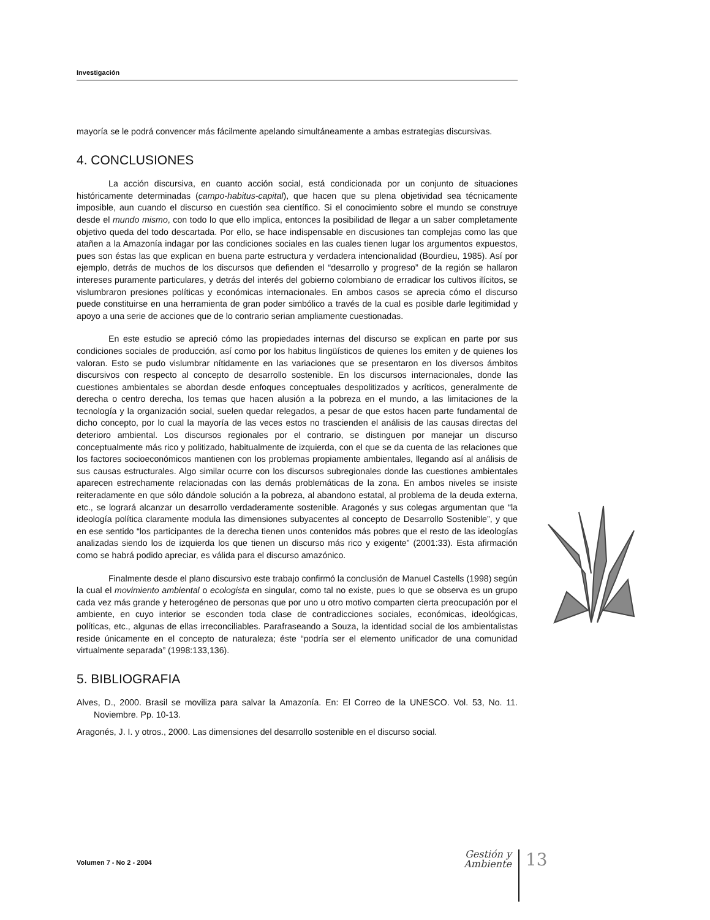Investigación
mayoría se le podrá convencer más fácilmente apelando simultáneamente a ambas estrategias discursivas.
4. CONCLUSIONES
La acción discursiva, en cuanto acción social, está condicionada por un conjunto de situaciones históricamente determinadas (campo-habitus-capital), que hacen que su plena objetividad sea técnicamente imposible, aun cuando el discurso en cuestión sea científico. Si el conocimiento sobre el mundo se construye desde el mundo mismo, con todo lo que ello implica, entonces la posibilidad de llegar a un saber completamente objetivo queda del todo descartada. Por ello, se hace indispensable en discusiones tan complejas como las que atañen a la Amazonía indagar por las condiciones sociales en las cuales tienen lugar los argumentos expuestos, pues son éstas las que explican en buena parte estructura y verdadera intencionalidad (Bourdieu, 1985). Así por ejemplo, detrás de muchos de los discursos que defienden el “desarrollo y progreso” de la región se hallaron intereses puramente particulares, y detrás del interés del gobierno colombiano de erradicar los cultivos ilícitos, se vislumbraron presiones políticas y económicas internacionales. En ambos casos se aprecia cómo el discurso puede constituirse en una herramienta de gran poder simbólico a través de la cual es posible darle legitimidad y apoyo a una serie de acciones que de lo contrario serian ampliamente cuestionadas.
En este estudio se apreció cómo las propiedades internas del discurso se explican en parte por sus condiciones sociales de producción, así como por los habitus lingüísticos de quienes los emiten y de quienes los valoran. Esto se pudo vislumbrar nítidamente en las variaciones que se presentaron en los diversos ámbitos discursivos con respecto al concepto de desarrollo sostenible. En los discursos internacionales, donde las cuestiones ambientales se abordan desde enfoques conceptuales despolitizados y acríticos, generalmente de derecha o centro derecha, los temas que hacen alusión a la pobreza en el mundo, a las limitaciones de la tecnología y la organización social, suelen quedar relegados, a pesar de que estos hacen parte fundamental de dicho concepto, por lo cual la mayoría de las veces estos no trascienden el análisis de las causas directas del deterioro ambiental. Los discursos regionales por el contrario, se distinguen por manejar un discurso conceptualmente más rico y politizado, habitualmente de izquierda, con el que se da cuenta de las relaciones que los factores socioeconómicos mantienen con los problemas propiamente ambientales, llegando así al análisis de sus causas estructurales. Algo similar ocurre con los discursos subregionales donde las cuestiones ambientales aparecen estrechamente relacionadas con las demás problemáticas de la zona. En ambos niveles se insiste reiteradamente en que sólo dándole solución a la pobreza, al abandono estatal, al problema de la deuda externa, etc., se logrará alcanzar un desarrollo verdaderamente sostenible. Aragonés y sus colegas argumentan que “la ideología política claramente modula las dimensiones subyacentes al concepto de Desarrollo Sostenible”, y que en ese sentido “los participantes de la derecha tienen unos contenidos más pobres que el resto de las ideologías analizadas siendo los de izquierda los que tienen un discurso más rico y exigente” (2001:33). Esta afirmación como se habrá podido apreciar, es válida para el discurso amazónico.
Finalmente desde el plano discursivo este trabajo confirmó la conclusión de Manuel Castells (1998) según la cual el movimiento ambiental o ecologista en singular, como tal no existe, pues lo que se observa es un grupo cada vez más grande y heterogéneo de personas que por uno u otro motivo comparten cierta preocupación por el ambiente, en cuyo interior se esconden toda clase de contradicciones sociales, económicas, ideológicas, políticas, etc., algunas de ellas irreconciliables. Parafraseando a Souza, la identidad social de los ambientalistas reside únicamente en el concepto de naturaleza; éste “podría ser el elemento unificador de una comunidad virtualmente separada” (1998:133,136).
5. BIBLIOGRAFIA
Alves, D., 2000. Brasil se moviliza para salvar la Amazonía. En: El Correo de la UNESCO. Vol. 53, No. 11. Noviembre. Pp. 10-13.
Aragonés, J. I. y otros., 2000. Las dimensiones del desarrollo sostenible en el discurso social.
Volumen 7 - No 2 - 2004
Gestión y
Ambiente
13